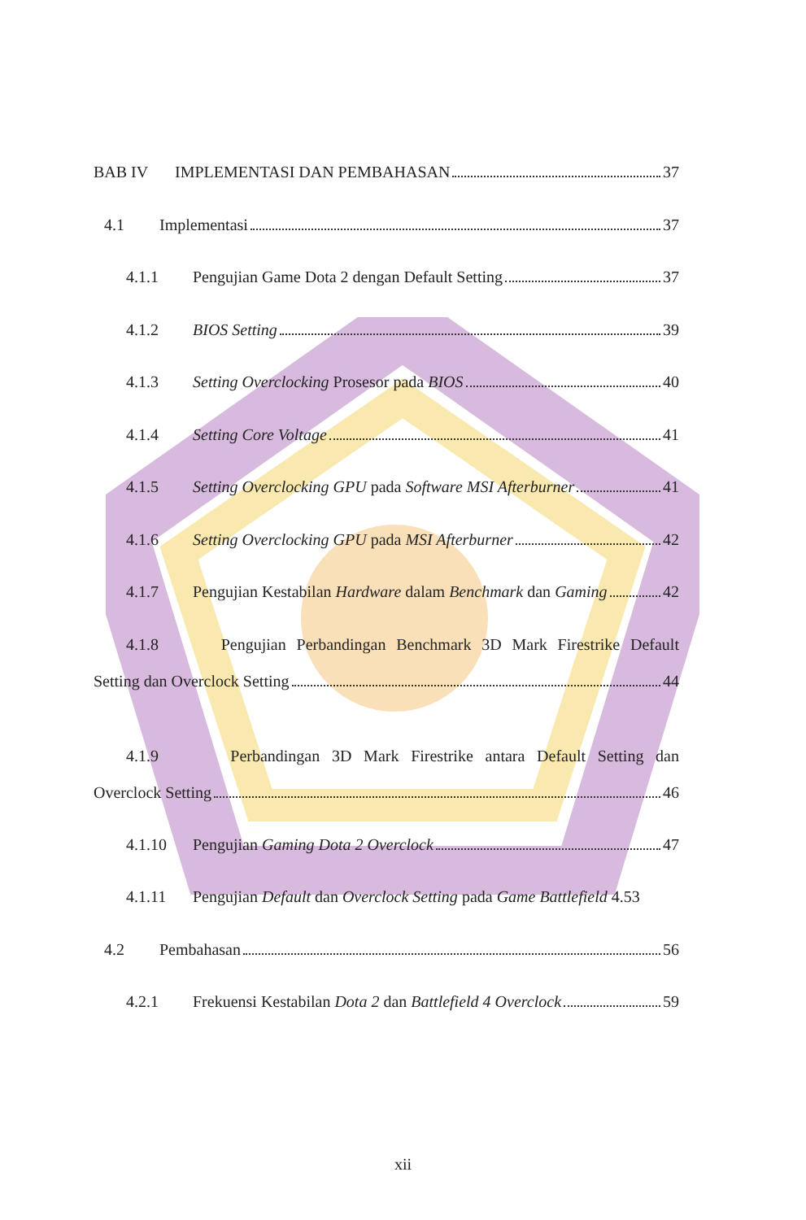BAB IV IMPLEMENTASI DAN PEMBAHASAN 37
4.1 Implementasi 37
4.1.1 Pengujian Game Dota 2 dengan Default Setting 37
4.1.2 BIOS Setting 39
4.1.3 Setting Overclocking Prosesor pada BIOS 40
4.1.4 Setting Core Voltage 41
4.1.5 Setting Overclocking GPU pada Software MSI Afterburner 41
4.1.6 Setting Overclocking GPU pada MSI Afterburner 42
4.1.7 Pengujian Kestabilan Hardware dalam Benchmark dan Gaming 42
4.1.8 Pengujian Perbandingan Benchmark 3D Mark Firestrike Default
Setting dan Overclock Setting 44
4.1.9 Perbandingan 3D Mark Firestrike antara Default Setting dan
Overclock Setting 46
4.1.10 Pengujian Gaming Dota 2 Overclock 47
4.1.11 Pengujian Default dan Overclock Setting pada Game Battlefield 4. 53
4.2 Pembahasan 56
4.2.1 Frekuensi Kestabilan Dota 2 dan Battlefield 4 Overclock 59
xii